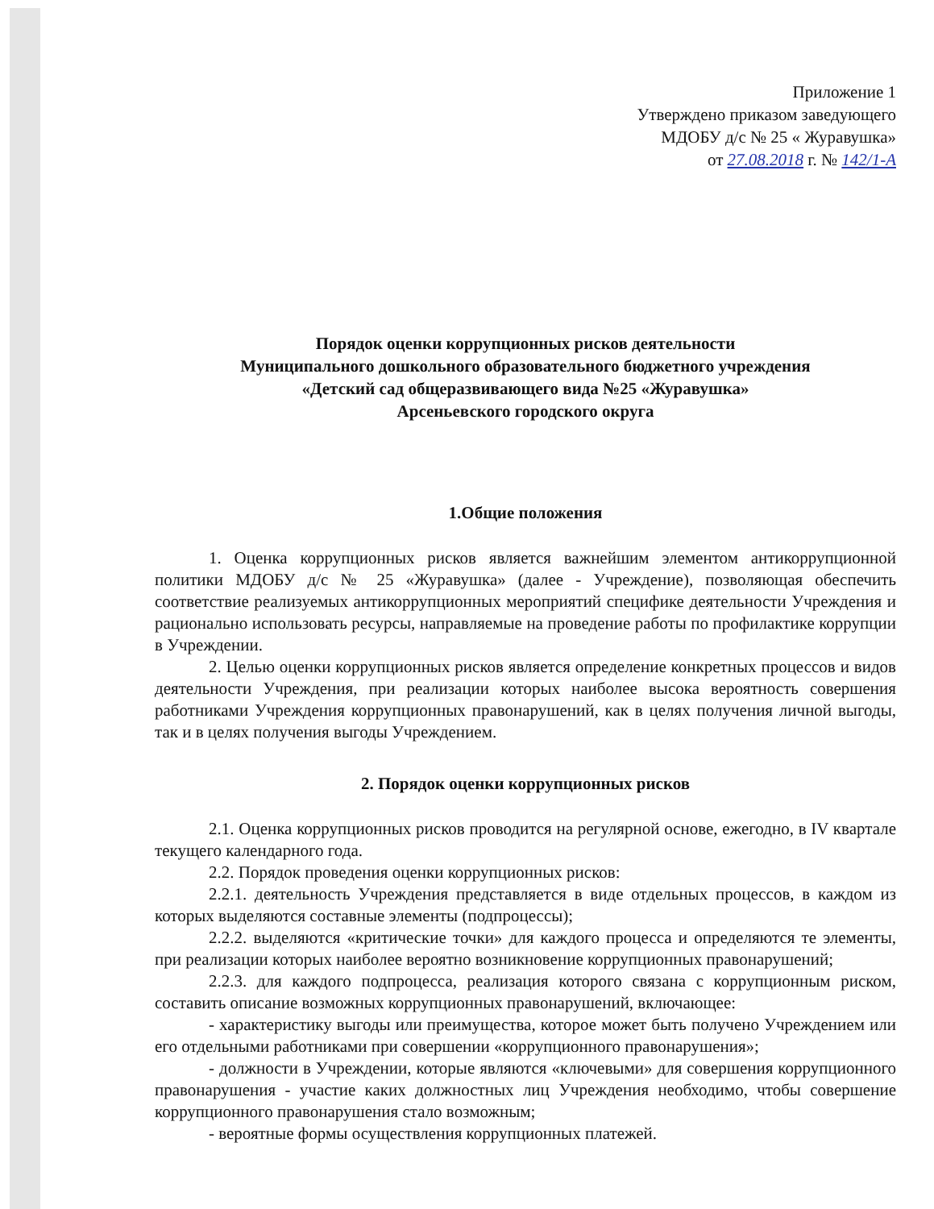Приложение 1
Утверждено приказом заведующего
МДОБУ д/с № 25 « Журавушка»
от 27.08.2018 г. № 142/1-А
Порядок оценки коррупционных рисков деятельности
Муниципального дошкольного образовательного бюджетного учреждения
«Детский сад общеразвивающего вида №25 «Журавушка»
Арсеньевского городского округа
1.Общие положения
1. Оценка коррупционных рисков является важнейшим элементом антикоррупционной политики МДОБУ д/с № 25 «Журавушка» (далее - Учреждение), позволяющая обеспечить соответствие реализуемых антикоррупционных мероприятий специфике деятельности Учреждения и рационально использовать ресурсы, направляемые на проведение работы по профилактике коррупции в Учреждении.
2. Целью оценки коррупционных рисков является определение конкретных процессов и видов деятельности Учреждения, при реализации которых наиболее высока вероятность совершения работниками Учреждения коррупционных правонарушений, как в целях получения личной выгоды, так и в целях получения выгоды Учреждением.
2. Порядок оценки коррупционных рисков
2.1. Оценка коррупционных рисков проводится на регулярной основе, ежегодно, в IV квартале текущего календарного года.
2.2. Порядок проведения оценки коррупционных рисков:
2.2.1. деятельность Учреждения представляется в виде отдельных процессов, в каждом из которых выделяются составные элементы (подпроцессы);
2.2.2. выделяются «критические точки» для каждого процесса и определяются те элементы, при реализации которых наиболее вероятно возникновение коррупционных правонарушений;
2.2.3. для каждого подпроцесса, реализация которого связана с коррупционным риском, составить описание возможных коррупционных правонарушений, включающее:
- характеристику выгоды или преимущества, которое может быть получено Учреждением или его отдельными работниками при совершении «коррупционного правонарушения»;
- должности в Учреждении, которые являются «ключевыми» для совершения коррупционного правонарушения - участие каких должностных лиц Учреждения необходимо, чтобы совершение коррупционного правонарушения стало возможным;
- вероятные формы осуществления коррупционных платежей.